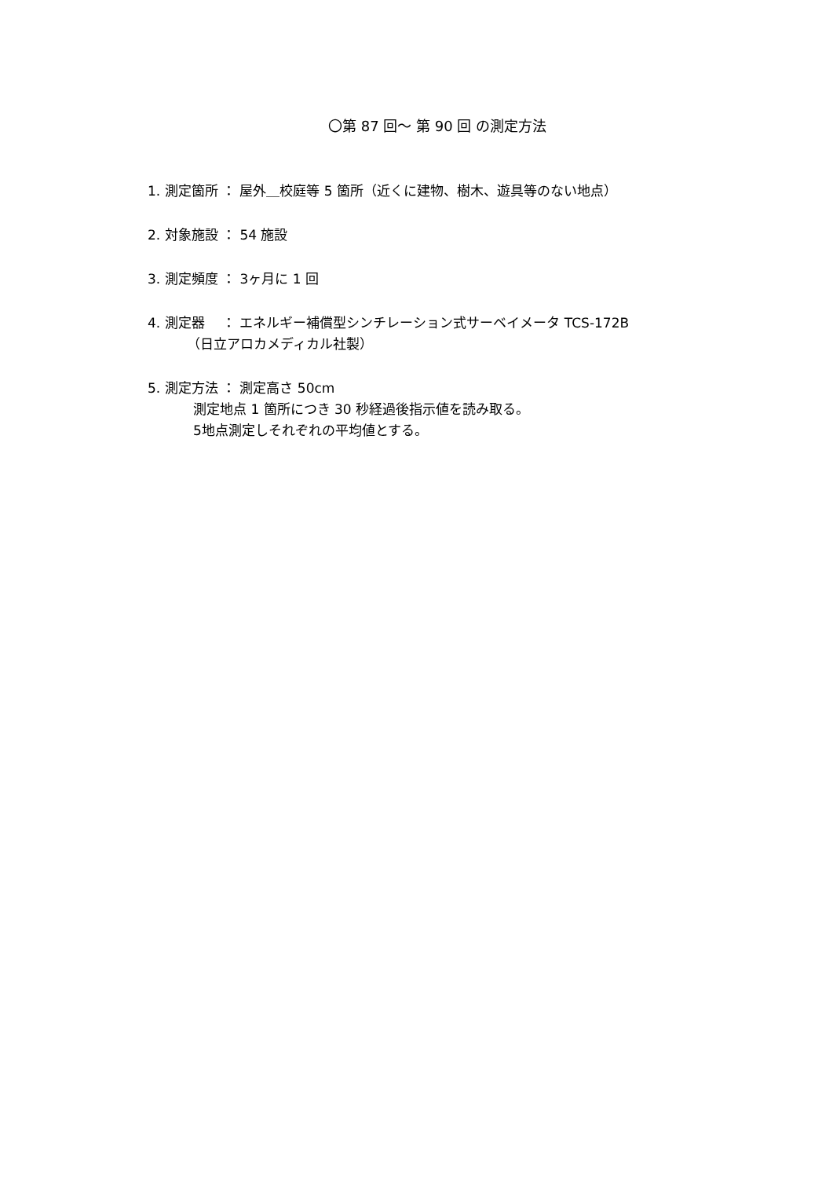〇第 87 回～ 第 90 回 の測定方法
1. 測定箇所 ： 屋外＿校庭等 5 箇所（近くに建物、樹木、遊具等のない地点）
2. 対象施設 ： 54 施設
3. 測定頻度 ： 3ヶ月に 1 回
4. 測定器 　： エネルギー補償型シンチレーション式サーベイメータ TCS-172B
（日立アロカメディカル社製）
5. 測定方法 ： 測定高さ 50cm
測定地点 1 箇所につき 30 秒経過後指示値を読み取る。
5地点測定しそれぞれの平均値とする。